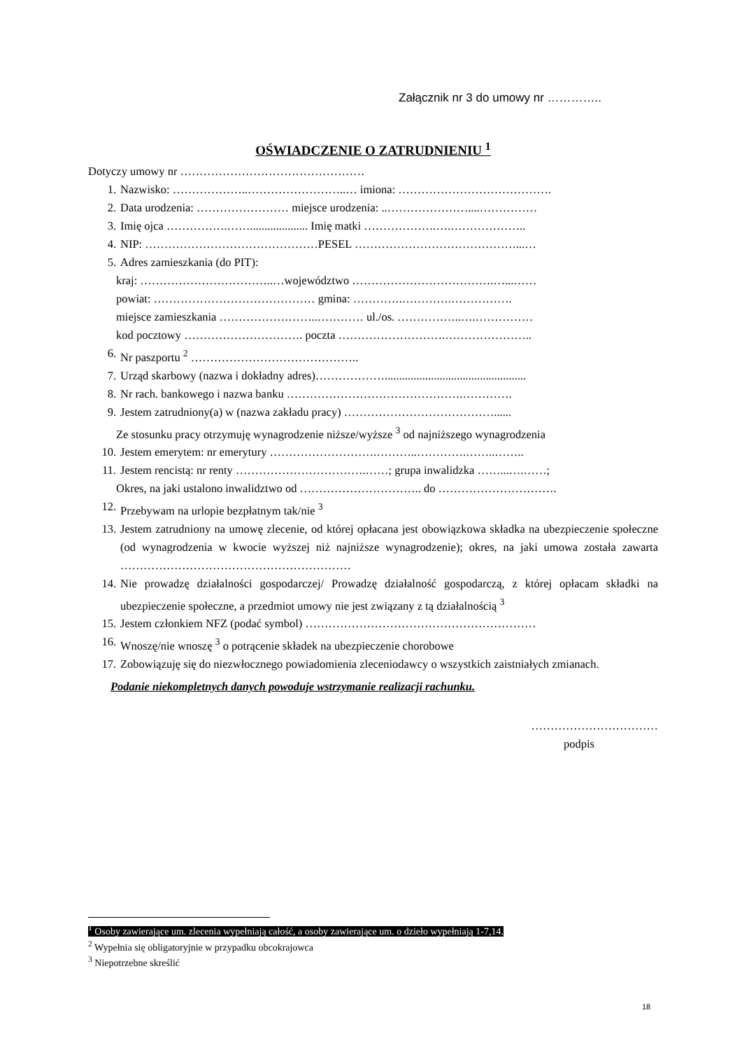Załącznik nr 3 do umowy nr …………..
OŚWIADCZENIE O ZATRUDNIENIU <sup>1</sup>
Dotyczy umowy nr …………………………………………
1. Nazwisko: ………………..……………………..… imiona: ………………………………….
2. Data urodzenia: …………………… miejsce urodzenia: ..…………………....……………
3. Imię ojca …………….…….................... Imię matki ……………….….………………..
4. NIP: ………………………………………PESEL ……………………………………...…
5. Adres zamieszkania (do PIT):
kraj: ……………………………..…województwo ……………………………….…...……
powiat: …………………………………… gmina: ………….………….…………….
miejsce zamieszkania ……………………..………… ul./os. ……………..….……………
kod pocztowy …………………………. poczta ……………………….…………………..
6. Nr paszportu <sup>2</sup> ……………………………………..
7. Urząd skarbowy (nazwa i dokładny adres)……………….................................................
8. Nr rach. bankowego i nazwa banku ……………………………………….………….
9. Jestem zatrudniony(a) w (nazwa zakładu pracy) …………………………………......
Ze stosunku pracy otrzymuję wynagrodzenie niższe/wyższe <sup>3</sup> od najniższego wynagrodzenia
10. Jestem emerytem: nr emerytury ……………………….………..………….……..……..
11. Jestem rencistą: nr renty …………………………….……; grupa inwalidzka ……...….……;
Okres, na jaki ustalono inwalidztwo od ………………………….. do ………………………….
12. Przebywam na urlopie bezpłatnym tak/nie <sup>3</sup>
13. Jestem zatrudniony na umowę zlecenie, od której opłacana jest obowiązkowa składka na ubezpieczenie społeczne (od wynagrodzenia w kwocie wyższej niż najniższe wynagrodzenie); okres, na jaki umowa została zawarta ……………………………………………………
14. Nie prowadzę działalności gospodarczej/ Prowadzę działalność gospodarczą, z której opłacam składki na ubezpieczenie społeczne, a przedmiot umowy nie jest związany z tą działalnością <sup>3</sup>
15. Jestem członkiem NFZ (podać symbol) ……………………………………………………
16. Wnoszę/nie wnoszę <sup>3</sup> o potrącenie składek na ubezpieczenie chorobowe
17. Zobowiązuję się do niezwłocznego powiadomienia zleceniodawcy o wszystkich zaistniałych zmianach.
Podanie niekompletnych danych powoduje wstrzymanie realizacji rachunku.
……………………………
podpis
<sup>1</sup> Osoby zawierające um. zlecenia wypełniają całość, a osoby zawierające um. o dzieło wypełniają 1-7,14.
<sup>2</sup> Wypełnia się obligatoryjnie w przypadku obcokrajowca
<sup>3</sup> Niepotrzebne skreślić
18